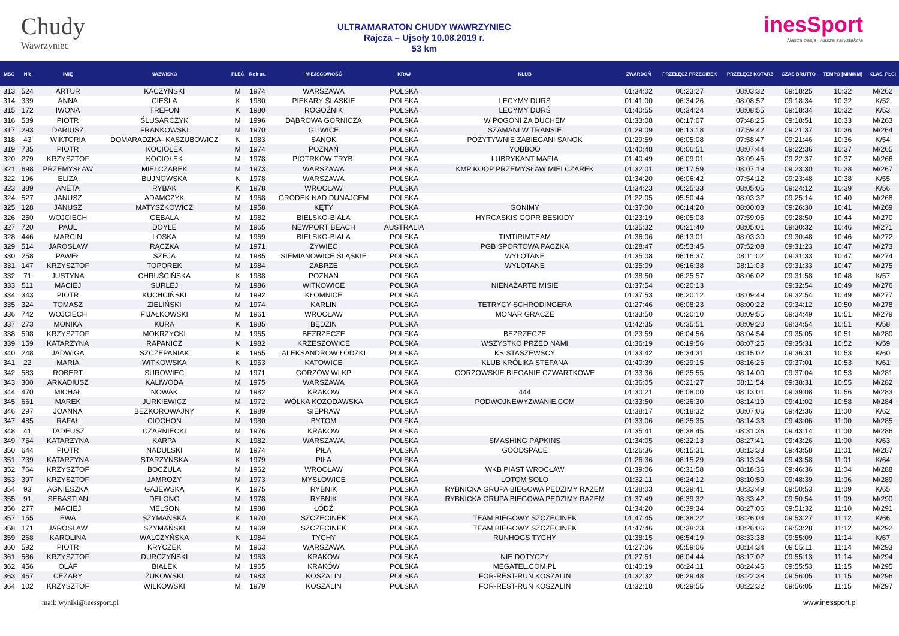Chudy
Wawrzyniec
ULTRAMARATON CHUDY WAWRZYNIEC
Rajcza – Ujsoły 10.08.2019 r.
53 km
inesSport
Nasza pasja, wasza satysfakcja
| MSC | NR | IMIĘ | NAZWISKO | PŁEĆ | Rok ur. | MIEJSCOWOŚĆ | KRAJ | KLUB | ZWARDOŃ | PRZEŁĘCZ PRZEGIBEK | PRZEŁĘCZ KOTARZ | CZAS BRUTTO | TEMPO [MIN/KM] | KLAS. PŁCI |
| --- | --- | --- | --- | --- | --- | --- | --- | --- | --- | --- | --- | --- | --- | --- |
| 313 | 524 | ARTUR | KACZYŃSKI | M | 1974 | WARSZAWA | POLSKA | | 01:34:02 | 06:23:27 | 08:03:32 | 09:18:25 | 10:32 | M/262 |
| 314 | 339 | ANNA | CIEŚLA | K | 1980 | PIEKARY ŚLASKIE | POLSKA | LECYMY DURŚ | 01:41:00 | 06:34:26 | 08:08:57 | 09:18:34 | 10:32 | K/52 |
| 315 | 172 | IWONA | TREFON | K | 1980 | ROGOŹNIK | POLSKA | LECYMY DURŚ | 01:40:55 | 06:34:24 | 08:08:55 | 09:18:34 | 10:32 | K/53 |
| 316 | 539 | PIOTR | ŚLUSARCZYK | M | 1996 | DĄBROWA GÓRNICZA | POLSKA | W POGONI ZA DUCHEM | 01:33:08 | 06:17:07 | 07:48:25 | 09:18:51 | 10:33 | M/263 |
| 317 | 293 | DARIUSZ | FRANKOWSKI | M | 1970 | GLIWICE | POLSKA | SZAMANI W TRANSIE | 01:29:09 | 06:13:18 | 07:59:42 | 09:21:37 | 10:36 | M/264 |
| 318 | 43 | WIKTORIA | DOMARADZKA- KASZUBOWICZ | K | 1983 | SANOK | POLSKA | POZYTYWNIE ZABIEGANI SANOK | 01:29:59 | 06:05:08 | 07:58:47 | 09:21:46 | 10:36 | K/54 |
| 319 | 735 | PIOTR | KOCIOŁEK | M | 1974 | POZNAŃ | POLSKA | YOBBOO | 01:40:48 | 06:06:51 | 08:07:44 | 09:22:36 | 10:37 | M/265 |
| 320 | 279 | KRZYSZTOF | KOCIOŁEK | M | 1978 | PIOTRKÓW TRYB. | POLSKA | LUBRYKANT MAFIA | 01:40:49 | 06:09:01 | 08:09:45 | 09:22:37 | 10:37 | M/266 |
| 321 | 698 | PRZEMYSŁAW | MIELCZAREK | M | 1973 | WARSZAWA | POLSKA | KMP KOOP PRZEMYSŁAW MIELCZAREK | 01:32:01 | 06:17:59 | 08:07:19 | 09:23:30 | 10:38 | M/267 |
| 322 | 196 | ELIZA | BUJNOWSKA | K | 1978 | WARSZAWA | POLSKA | | 01:34:20 | 06:06:42 | 07:54:12 | 09:23:48 | 10:38 | K/55 |
| 323 | 389 | ANETA | RYBAK | K | 1978 | WROCŁAW | POLSKA | | 01:34:23 | 06:25:33 | 08:05:05 | 09:24:12 | 10:39 | K/56 |
| 324 | 527 | JANUSZ | ADAMCZYK | M | 1968 | GRÓDEK NAD DUNAJCEM | POLSKA | | 01:22:05 | 05:50:44 | 08:03:37 | 09:25:14 | 10:40 | M/268 |
| 325 | 128 | JANUSZ | MATYSZKOWICZ | M | 1958 | KĘTY | POLSKA | GONIMY | 01:37:00 | 06:14:20 | 08:00:03 | 09:26:30 | 10:41 | M/269 |
| 326 | 250 | WOJCIECH | GĘBALA | M | 1982 | BIELSKO-BIAŁA | POLSKA | HYRCASKIS GOPR BESKIDY | 01:23:19 | 06:05:08 | 07:59:05 | 09:28:50 | 10:44 | M/270 |
| 327 | 720 | PAUL | DOYLE | M | 1965 | NEWPORT BEACH | AUSTRALIA | | 01:35:32 | 06:21:40 | 08:05:01 | 09:30:32 | 10:46 | M/271 |
| 328 | 446 | MARCIN | LOSKA | M | 1969 | BIELSKO-BIAŁA | POLSKA | TIMTIRIMTEAM | 01:36:06 | 06:13:01 | 08:03:30 | 09:30:48 | 10:46 | M/272 |
| 329 | 514 | JAROSŁAW | RĄCZKA | M | 1971 | ŻYWIEC | POLSKA | PGB SPORTOWA PACZKA | 01:28:47 | 05:53:45 | 07:52:08 | 09:31:23 | 10:47 | M/273 |
| 330 | 258 | PAWEŁ | SZEJA | M | 1985 | SIEMIANOWICE ŚLĄSKIE | POLSKA | WYLOTANE | 01:35:08 | 06:16:37 | 08:11:02 | 09:31:33 | 10:47 | M/274 |
| 331 | 147 | KRZYSZTOF | TOPOREK | M | 1984 | ZABRZE | POLSKA | WYLOTANE | 01:35:09 | 06:16:38 | 08:11:03 | 09:31:33 | 10:47 | M/275 |
| 332 | 71 | JUSTYNA | CHRUŚCIŃSKA | K | 1988 | POZNAŃ | POLSKA | | 01:38:50 | 06:25:57 | 08:06:02 | 09:31:58 | 10:48 | K/57 |
| 333 | 511 | MACIEJ | SURLEJ | M | 1986 | WITKOWICE | POLSKA | NIENAŻARTE MISIE | 01:37:54 | 06:20:13 | | 09:32:54 | 10:49 | M/276 |
| 334 | 343 | PIOTR | KUCHCIŃSKI | M | 1992 | KŁOMNICE | POLSKA | | 01:37:53 | 06:20:12 | 08:09:49 | 09:32:54 | 10:49 | M/277 |
| 335 | 324 | TOMASZ | ZIELIŃSKI | M | 1974 | KARLIN | POLSKA | TETRYCY SCHRODINGERA | 01:27:46 | 06:08:23 | 08:00:22 | 09:34:12 | 10:50 | M/278 |
| 336 | 742 | WOJCIECH | FIJAŁKOWSKI | M | 1961 | WROCŁAW | POLSKA | MONAR GRACZE | 01:33:50 | 06:20:10 | 08:09:55 | 09:34:49 | 10:51 | M/279 |
| 337 | 273 | MONIKA | KURA | K | 1985 | BĘDZIN | POLSKA | | 01:42:35 | 06:35:51 | 08:09:20 | 09:34:54 | 10:51 | K/58 |
| 338 | 598 | KRZYSZTOF | MOKRZYCKI | M | 1965 | BEZRZECZE | POLSKA | BEZRZECZE | 01:23:59 | 06:04:56 | 08:04:54 | 09:35:05 | 10:51 | M/280 |
| 339 | 159 | KATARZYNA | RAPANICZ | K | 1982 | KRZESZOWICE | POLSKA | WSZYSTKO PRZED NAMI | 01:36:19 | 06:19:56 | 08:07:25 | 09:35:31 | 10:52 | K/59 |
| 340 | 248 | JADWIGA | SZCZEPANIAK | K | 1965 | ALEKSANDRÓW ŁÓDZKI | POLSKA | KS STASZEWSCY | 01:33:42 | 06:34:31 | 08:15:02 | 09:36:31 | 10:53 | K/60 |
| 341 | 22 | MARIA | WITKOWSKA | K | 1953 | KATOWICE | POLSKA | KLUB KRÓLIKA STEFANA | 01:40:39 | 06:29:15 | 08:16:26 | 09:37:01 | 10:53 | K/61 |
| 342 | 583 | ROBERT | SUROWIEC | M | 1971 | GORZÓW WLKP | POLSKA | GORZOWSKIE BIEGANIE CZWARTKOWE | 01:33:36 | 06:25:55 | 08:14:00 | 09:37:04 | 10:53 | M/281 |
| 343 | 300 | ARKADIUSZ | KALIWODA | M | 1975 | WARSZAWA | POLSKA | | 01:36:05 | 06:21:27 | 08:11:54 | 09:38:31 | 10:55 | M/282 |
| 344 | 470 | MICHAŁ | NOWAK | M | 1982 | KRAKÓW | POLSKA | 444 | 01:30:21 | 06:08:00 | 08:13:01 | 09:39:08 | 10:56 | M/283 |
| 345 | 661 | MAREK | JURKIEWICZ | M | 1972 | WÓLKA KOZODAWSKA | POLSKA | PODWOJNEWYZWANIE.COM | 01:33:50 | 06:26:30 | 08:14:19 | 09:41:02 | 10:58 | M/284 |
| 346 | 297 | JOANNA | BEZKOROWAJNY | K | 1989 | SIEPRAW | POLSKA | | 01:38:17 | 06:18:32 | 08:07:06 | 09:42:36 | 11:00 | K/62 |
| 347 | 485 | RAFAŁ | CIOCHOŃ | M | 1980 | BYTOM | POLSKA | | 01:33:06 | 06:25:35 | 08:14:33 | 09:43:06 | 11:00 | M/285 |
| 348 | 41 | TADEUSZ | CZARNIECKI | M | 1976 | KRAKÓW | POLSKA | | 01:35:41 | 06:38:45 | 08:31:36 | 09:43:14 | 11:00 | M/286 |
| 349 | 754 | KATARZYNA | KARPA | K | 1982 | WARSZAWA | POLSKA | SMASHING PĄPKINS | 01:34:05 | 06:22:13 | 08:27:41 | 09:43:26 | 11:00 | K/63 |
| 350 | 644 | PIOTR | NADULSKI | M | 1974 | PIŁA | POLSKA | GOODSPACE | 01:26:36 | 06:15:31 | 08:13:33 | 09:43:58 | 11:01 | M/287 |
| 351 | 739 | KATARZYNA | STARZYŃSKA | K | 1979 | PIŁA | POLSKA | | 01:26:36 | 06:15:29 | 08:13:34 | 09:43:58 | 11:01 | K/64 |
| 352 | 764 | KRZYSZTOF | BOCZULA | M | 1962 | WROCŁAW | POLSKA | WKB PIAST WROCŁAW | 01:39:06 | 06:31:58 | 08:18:36 | 09:46:36 | 11:04 | M/288 |
| 353 | 397 | KRZYSZTOF | JAMROZY | M | 1973 | MYSŁOWICE | POLSKA | LOTOM SOLO | 01:32:11 | 06:24:12 | 08:10:59 | 09:48:39 | 11:06 | M/289 |
| 354 | 93 | AGNIESZKA | GAJEWSKA | K | 1975 | RYBNIK | POLSKA | RYBNICKA GRUPA BIEGOWA PĘDZIMY RAZEM | 01:38:03 | 06:39:41 | 08:33:49 | 09:50:53 | 11:09 | K/65 |
| 355 | 91 | SEBASTIAN | DELONG | M | 1978 | RYBNIK | POLSKA | RYBNICKA GRUPA BIEGOWA PĘDZIMY RAZEM | 01:37:49 | 06:39:32 | 08:33:42 | 09:50:54 | 11:09 | M/290 |
| 356 | 277 | MACIEJ | MELSON | M | 1988 | ŁÓDŹ | POLSKA | | 01:34:20 | 06:39:34 | 08:27:06 | 09:51:32 | 11:10 | M/291 |
| 357 | 155 | EWA | SZYMAŃSKA | K | 1970 | SZCZECINEK | POLSKA | TEAM BIEGOWY SZCZECINEK | 01:47:45 | 06:38:22 | 08:26:04 | 09:53:27 | 11:12 | K/66 |
| 358 | 171 | JAROSŁAW | SZYMAŃSKI | M | 1969 | SZCZECINEK | POLSKA | TEAM BIEGOWY SZCZECINEK | 01:47:46 | 06:38:23 | 08:26:06 | 09:53:28 | 11:12 | M/292 |
| 359 | 268 | KAROLINA | WALCZYŃSKA | K | 1984 | TYCHY | POLSKA | RUNHOGS TYCHY | 01:38:15 | 06:54:19 | 08:33:38 | 09:55:09 | 11:14 | K/67 |
| 360 | 592 | PIOTR | KRYCZEK | M | 1963 | WARSZAWA | POLSKA | | 01:27:06 | 05:59:06 | 08:14:34 | 09:55:11 | 11:14 | M/293 |
| 361 | 586 | KRZYSZTOF | DURCZYŃSKI | M | 1963 | KRAKÓW | POLSKA | NIE DOTYCZY | 01:27:51 | 06:04:44 | 08:17:07 | 09:55:13 | 11:14 | M/294 |
| 362 | 456 | OLAF | BIAŁEK | M | 1965 | KRAKÓW | POLSKA | MEGATEL.COM.PL | 01:40:19 | 06:24:11 | 08:24:46 | 09:55:53 | 11:15 | M/295 |
| 363 | 457 | CEZARY | ŻUKOWSKI | M | 1983 | KOSZALIN | POLSKA | FOR-REST-RUN KOSZALIN | 01:32:32 | 06:29:48 | 08:22:38 | 09:56:05 | 11:15 | M/296 |
| 364 | 102 | KRZYSZTOF | WILKOWSKI | M | 1979 | KOSZALIN | POLSKA | FOR-REST-RUN KOSZALIN | 01:32:18 | 06:29:55 | 08:22:32 | 09:56:05 | 11:15 | M/297 |
mail: wyniki@inessport.pl www.inessport.pl